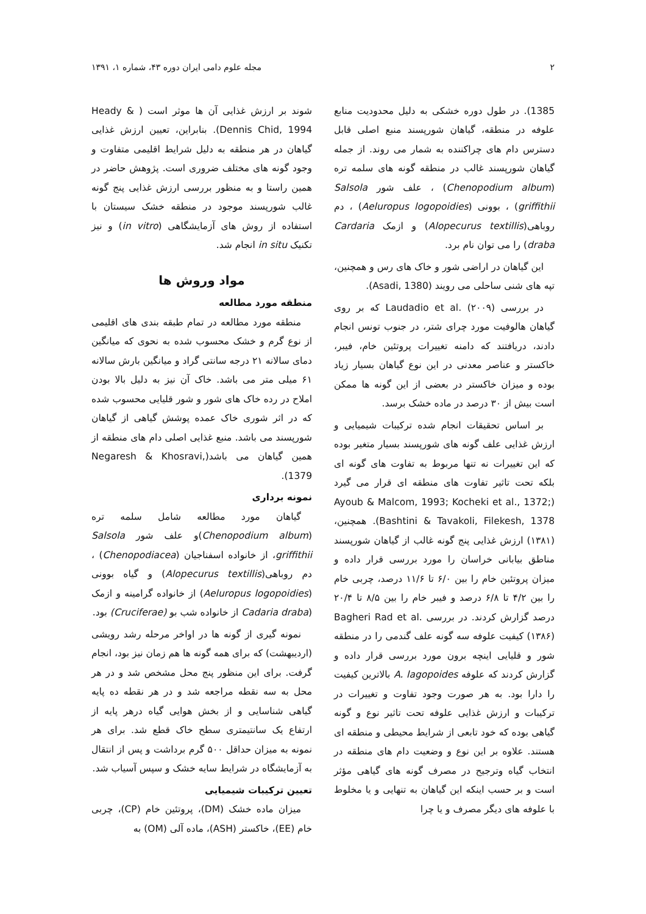۲ مجله علوم دامی ایران دوره ۴۳، شماره ۱، ۱۳۹۱
1385). در طول دوره خشکی به دلیل محدودیت منابع علوفه در منطقه، گیاهان شورپسند منبع اصلی قابل دسترس دام های چراکننده به شمار می روند. از جمله گیاهان شورپسند غالب در منطقه گونه های سلمه تره (Chenopodium album) ، علف شور Salsola griffithii) ، بوونی (Aeluropus logopoidies) ، دم روباهی(Alopecurus textillis) و ازمک Cardaria draba) را می توان نام برد.
این گیاهان در اراضی شور و خاک های رس و همچنین، تپه های شنی ساحلی می رویند (Asadi, 1380).
در بررسی Laudadio et al. (۲۰۰۹) که بر روی گیاهان هالوفیت مورد چرای شتر، در جنوب تونس انجام دادند، دریافتند که دامنه تغییرات پروتئین خام، فیبر، خاکستر و عناصر معدنی در این نوع گیاهان بسیار زیاد بوده و میزان خاکستر در بعضی از این گونه ها ممکن است بیش از ۳۰ درصد در ماده خشک برسد.
بر اساس تحقیقات انجام شده ترکیبات شیمیایی و ارزش غذایی علف گونه های شورپسند بسیار متغیر بوده که این تغییرات نه تنها مربوط به تفاوت های گونه ای بلکه تحت تاثیر تفاوت های منطقه ای قرار می گیرد (Ayoub & Malcom, 1993; Kocheki et al., 1372; Bashtini & Tavakoli, Filekesh, 1378). همچنین، (۱۳۸۱) ارزش غذایی پنج گونه غالب از گیاهان شورپسند مناطق بیابانی خراسان را مورد بررسی قرار داده و میزان پروتئین خام را بین ۶/۰ تا ۱۱/۶ درصد، چربی خام را بین ۴/۲ تا ۶/۸ درصد و فیبر خام را بین ۸/۵ تا ۲۰/۴ درصد گزارش کردند. در بررسی Bagheri Rad et al. (۱۳۸۶) کیفیت علوفه سه گونه علف گندمی را در منطقه شور و قلیایی اینچه برون مورد بررسی قرار داده و گزارش کردند که علوفه A. lagopoides بالاترین کیفیت را دارا بود. به هر صورت وجود تفاوت و تغییرات در ترکیبات و ارزش غذایی علوفه تحت تاثیر نوع و گونه گیاهی بوده که خود تابعی از شرایط محیطی و منطقه ای هستند. علاوه بر این نوع و وضعیت دام های منطقه در انتخاب گیاه وترجیح در مصرف گونه های گیاهی مؤثر است و بر حسب اینکه این گیاهان به تنهایی و یا مخلوط با علوفه های دیگر مصرف و یا چرا
شوند بر ارزش غذایی آن ها موثر است ( Heady & Dennis Chid, 1994). بنابراین، تعیین ارزش غذایی گیاهان در هر منطقه به دلیل شرایط اقلیمی متفاوت و وجود گونه های مختلف ضروری است. پژوهش حاضر در همین راستا و به منظور بررسی ارزش غذایی پنج گونه غالب شورپسند موجود در منطقه خشک سیستان با استفاده از روش های آزمایشگاهی (in vitro) و نیز تکنیک in situ انجام شد.
مواد وروش ها
منطقه مورد مطالعه
منطقه مورد مطالعه در تمام طبقه بندی های اقلیمی از نوع گرم و خشک محسوب شده به نحوی که میانگین دمای سالانه ۲۱ درجه سانتی گراد و میانگین بارش سالانه ۶۱ میلی متر می باشد. خاک آن نیز به دلیل بالا بودن املاح در رده خاک های شور و شور قلیایی محسوب شده که در اثر شوری خاک عمده پوشش گیاهی از گیاهان شورپسند می باشد. منبع غذایی اصلی دام های منطقه از همین گیاهان می باشد(Negaresh & Khosravi, 1379).
نمونه برداری
گیاهان مورد مطالعه شامل سلمه تره (Chenopodium album)و علف شور Salsola griffithii، از خانواده اسفناجیان (Chenopodiacea) ، دم روباهی(Alopecurus textillis) و گیاه بوونی (Aeluropus logopoidies) از خانواده گرامینه و ازمک (Cadaria draba از خانواده شب بو (Cruciferae) بود.
نمونه گیری از گونه ها در اواخر مرحله رشد رویشی (اردیبهشت) که برای همه گونه ها هم زمان نیز بود، انجام گرفت. برای این منظور پنج محل مشخص شد و در هر محل به سه نقطه مراجعه شد و در هر نقطه ده پایه گیاهی شناسایی و از بخش هوایی گیاه درهر پایه از ارتفاع یک سانتیمتری سطح خاک قطع شد. برای هر نمونه به میزان حداقل ۵۰۰ گرم برداشت و پس از انتقال به آزمایشگاه در شرایط سایه خشک و سپس آسیاب شد.
تعیین ترکیبات شیمیایی
میزان ماده خشک (DM)، پروتئین خام (CP)، چربی خام (EE)، خاکستر (ASH)، ماده آلی (OM) به